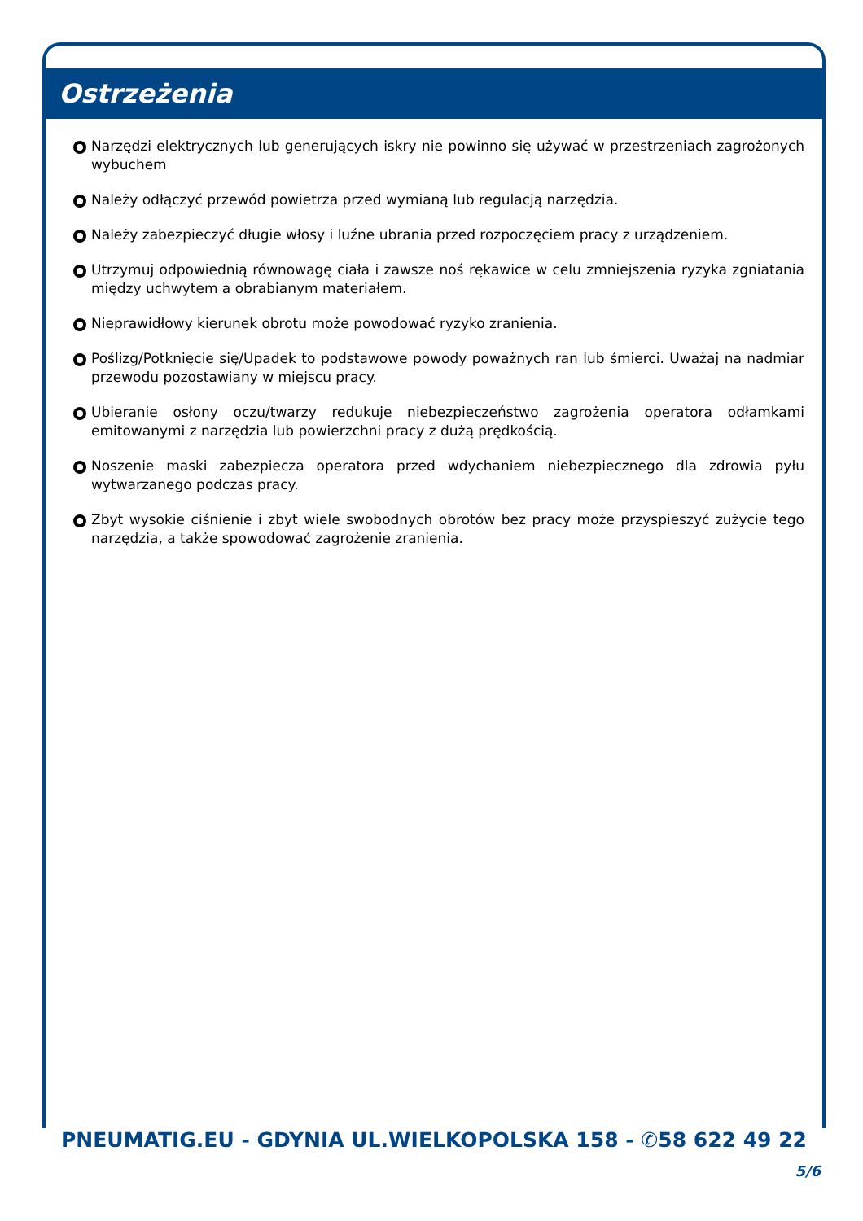Ostrzeżenia
Narzędzi elektrycznych lub generujących iskry nie powinno się używać w przestrzeniach zagrożonych wybuchem
Należy odłączyć przewód powietrza przed wymianą lub regulacją narzędzia.
Należy zabezpieczyć długie włosy i luźne ubrania przed rozpoczęciem pracy z urządzeniem.
Utrzymuj odpowiednią równowagę ciała i zawsze noś rękawice w celu zmniejszenia ryzyka zgniatania między uchwytem a obrabianym materiałem.
Nieprawidłowy kierunek obrotu może powodować ryzyko zranienia.
Poślizg/Potknięcie się/Upadek to podstawowe powody poważnych ran lub śmierci. Uważaj na nadmiar przewodu pozostawiany w miejscu pracy.
Ubieranie osłony oczu/twarzy redukuje niebezpieczeństwo zagrożenia operatora odłamkami emitowanymi z narzędzia lub powierzchni pracy z dużą prędkością.
Noszenie maski zabezpiecza operatora przed wdychaniem niebezpiecznego dla zdrowia pyłu wytwarzanego podczas pracy.
Zbyt wysokie ciśnienie i zbyt wiele swobodnych obrotów bez pracy może przyspieszyć zużycie tego narzędzia, a także spowodować zagrożenie zranienia.
PNEUMATIG.EU - GDYNIA UL.WIELKOPOLSKA 158 - ✆58 622 49 22
5/6